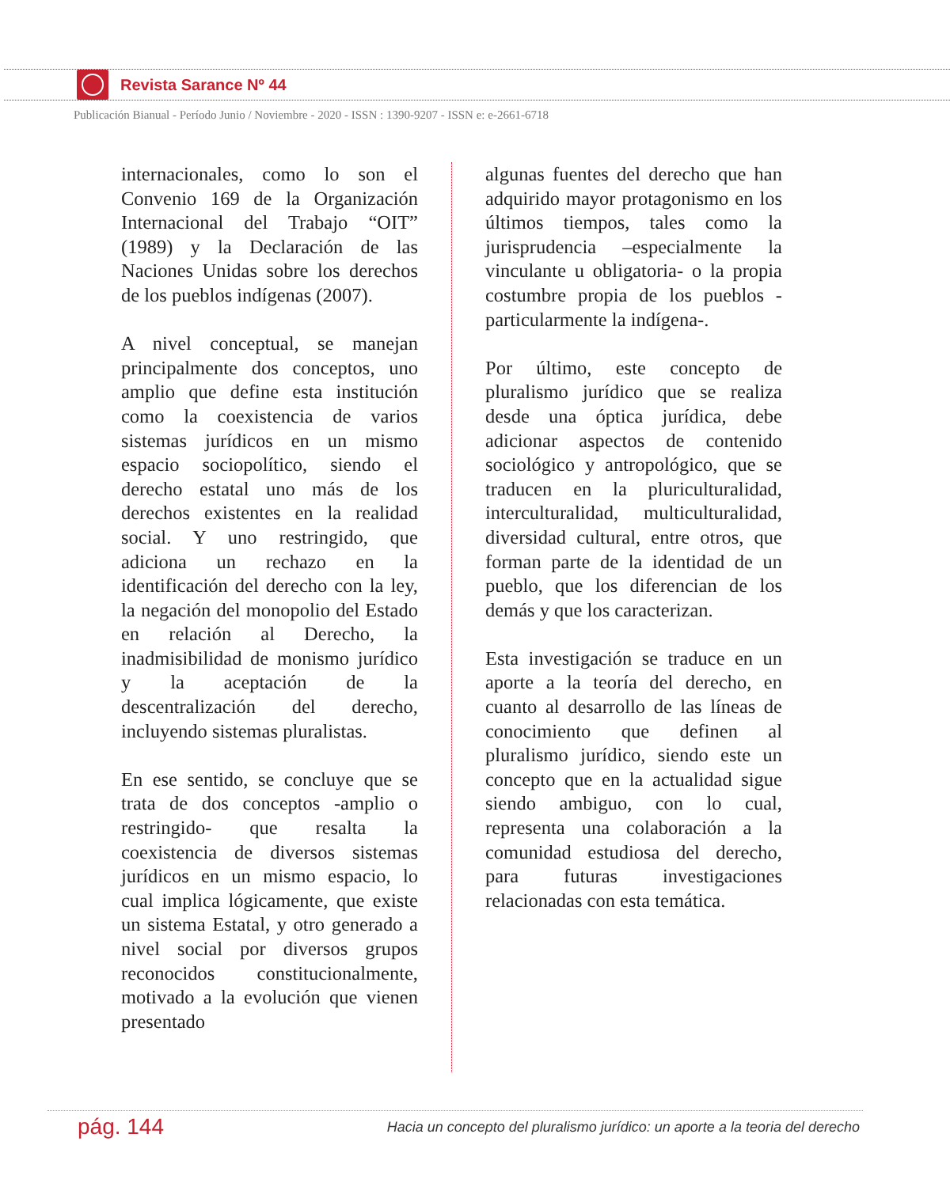Revista Sarance Nº 44
Publicación Bianual - Período Junio / Noviembre - 2020 - ISSN : 1390-9207 - ISSN e: e-2661-6718
internacionales, como lo son el Convenio 169 de la Organización Internacional del Trabajo “OIT” (1989) y la Declaración de las Naciones Unidas sobre los derechos de los pueblos indígenas (2007).
A nivel conceptual, se manejan principalmente dos conceptos, uno amplio que define esta institución como la coexistencia de varios sistemas jurídicos en un mismo espacio sociopolítico, siendo el derecho estatal uno más de los derechos existentes en la realidad social. Y uno restringido, que adiciona un rechazo en la identificación del derecho con la ley, la negación del monopolio del Estado en relación al Derecho, la inadmisibilidad de monismo jurídico y la aceptación de la descentralización del derecho, incluyendo sistemas pluralistas.
En ese sentido, se concluye que se trata de dos conceptos -amplio o restringido- que resalta la coexistencia de diversos sistemas jurídicos en un mismo espacio, lo cual implica lógicamente, que existe un sistema Estatal, y otro generado a nivel social por diversos grupos reconocidos constitucionalmente, motivado a la evolución que vienen presentado
algunas fuentes del derecho que han adquirido mayor protagonismo en los últimos tiempos, tales como la jurisprudencia –especialmente la vinculante u obligatoria- o la propia costumbre propia de los pueblos -particularmente la indígena-.
Por último, este concepto de pluralismo jurídico que se realiza desde una óptica jurídica, debe adicionar aspectos de contenido sociológico y antropológico, que se traducen en la pluriculturalidad, interculturalidad, multiculturalidad, diversidad cultural, entre otros, que forman parte de la identidad de un pueblo, que los diferencian de los demás y que los caracterizan.
Esta investigación se traduce en un aporte a la teoría del derecho, en cuanto al desarrollo de las líneas de conocimiento que definen al pluralismo jurídico, siendo este un concepto que en la actualidad sigue siendo ambiguo, con lo cual, representa una colaboración a la comunidad estudiosa del derecho, para futuras investigaciones relacionadas con esta temática.
pág. 144
Hacia un concepto del pluralismo jurídico: un aporte a la teoria del derecho